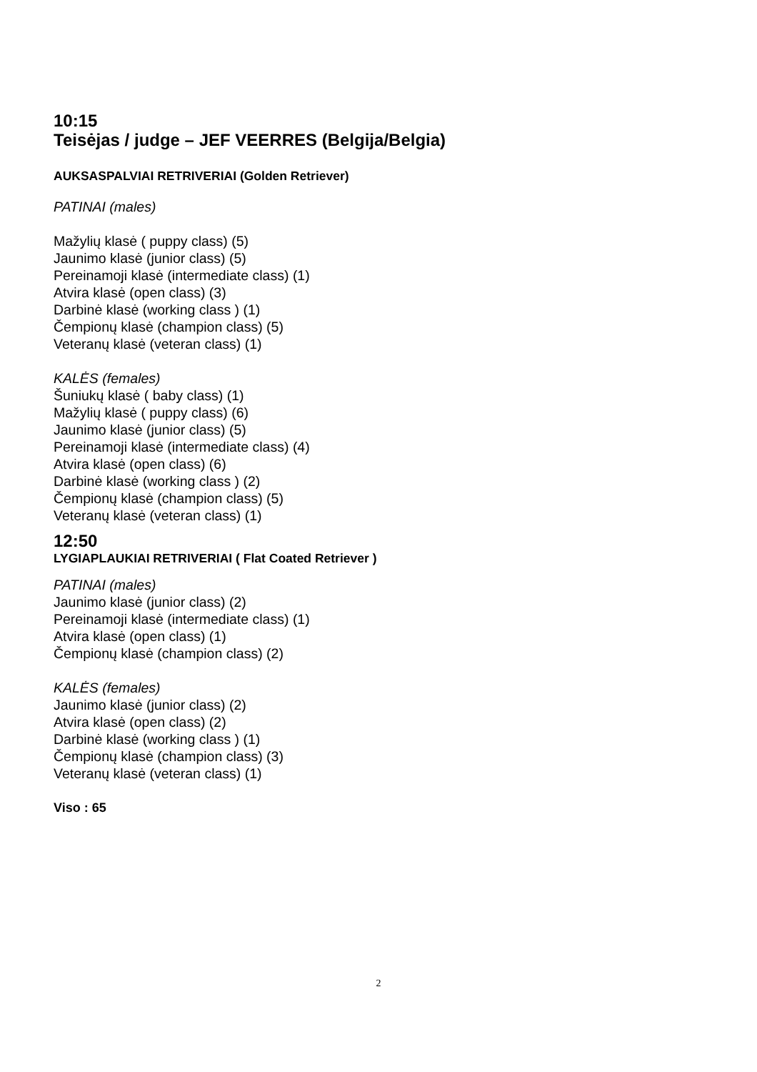10:15
Teisėjas / judge – JEF VEERRES (Belgija/Belgia)
AUKSASPALVIAI RETRIVERIAI (Golden Retriever)
PATINAI (males)
Mažylių klasė ( puppy class) (5)
Jaunimo klasė (junior class) (5)
Pereinamoji klasė (intermediate class) (1)
Atvira klasė (open class) (3)
Darbinė klasė (working class ) (1)
Čempionų klasė (champion class) (5)
Veteranų klasė (veteran class) (1)
KALĖS (females)
Šuniukų klasė ( baby class) (1)
Mažylių klasė ( puppy class) (6)
Jaunimo klasė (junior class) (5)
Pereinamoji klasė (intermediate class) (4)
Atvira klasė (open class) (6)
Darbinė klasė (working class ) (2)
Čempionų klasė (champion class) (5)
Veteranų klasė (veteran class) (1)
12:50
LYGIAPLAUKIAI RETRIVERIAI ( Flat Coated Retriever )
PATINAI (males)
Jaunimo klasė (junior class) (2)
Pereinamoji klasė (intermediate class) (1)
Atvira klasė (open class) (1)
Čempionų klasė (champion class) (2)
KALĖS (females)
Jaunimo klasė (junior class) (2)
Atvira klasė (open class) (2)
Darbinė klasė (working class ) (1)
Čempionų klasė (champion class) (3)
Veteranų klasė (veteran class) (1)
Viso : 65
2